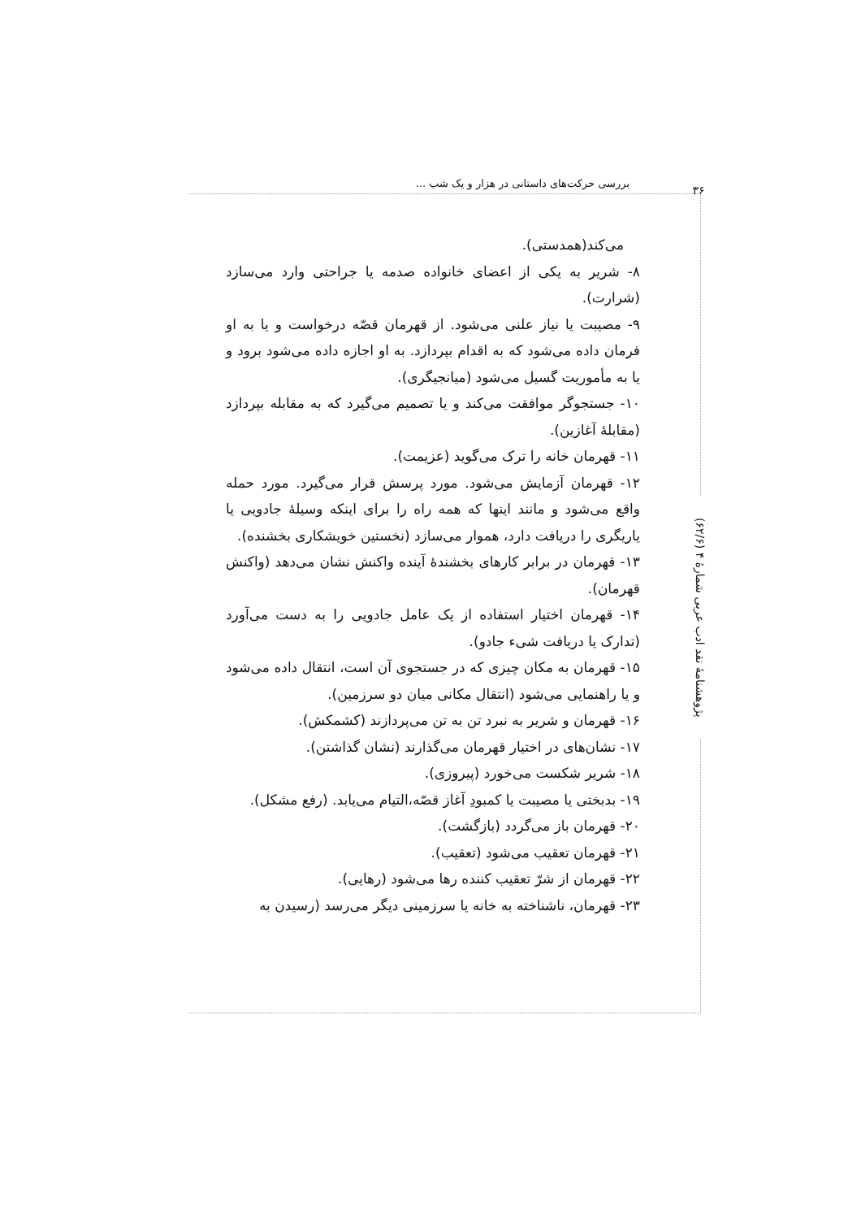بررسی حرکت‌های داستانی در هزار و یک شب ...
۳۶
پژوهشنامهٔ نقد ادب عربی شمارهٔ ۴ (۶۲/۶)
می‌کند(همدستی).
۸- شریر به یکی از اعضای خانواده صدمه یا جراحتی وارد می‌سازد (شرارت).
۹- مصیبت یا نیاز علنی می‌شود. از قهرمان قصّه درخواست و یا به او فرمان داده می‌شود که به اقدام بپردازد. به او اجازه داده می‌شود برود و یا به مأموریت گسیل می‌شود (میانجیگری).
۱۰- جستجوگر موافقت می‌کند و یا تصمیم می‌گیرد که به مقابله بپردازد (مقابلهٔ آغازین).
۱۱- قهرمان خانه را ترک می‌گوید (عزیمت).
۱۲- قهرمان آزمایش می‌شود. مورد پرسش قرار می‌گیرد. مورد حمله واقع می‌شود و مانند اینها که همه راه را برای اینکه وسیلهٔ جادویی یا یاریگری را دریافت دارد، هموار می‌سازد (نخستین خویشکاری بخشنده).
۱۳- قهرمان در برابر کارهای بخشندهٔ آینده واکنش نشان می‌دهد (واکنش قهرمان).
۱۴- قهرمان اختیار استفاده از یک عامل جادویی را به دست می‌آورد (تدارک یا دریافت شیء جادو).
۱۵- قهرمان به مکان چیزی که در جستجوی آن است، انتقال داده می‌شود و یا راهنمایی می‌شود (انتقال مکانی میان دو سرزمین).
۱۶- قهرمان و شریر به نبرد تن به تن می‌پردازند (کشمکش).
۱۷- نشان‌های در اختیار قهرمان می‌گذارند (نشان گذاشتن).
۱۸- شریر شکست می‌خورد (پیروزی).
۱۹- بدبختی یا مصیبت یا کمبودِ آغاز قصّه،التیام می‌یابد. (رفع مشکل).
۲۰- قهرمان باز می‌گردد (بازگشت).
۲۱- قهرمان تعقیب می‌شود (تعقیب).
۲۲- قهرمان از شرّ تعقیب کننده رها می‌شود (رهایی).
۲۳- قهرمان، ناشناخته به خانه یا سرزمینی دیگر می‌رسد (رسیدن به